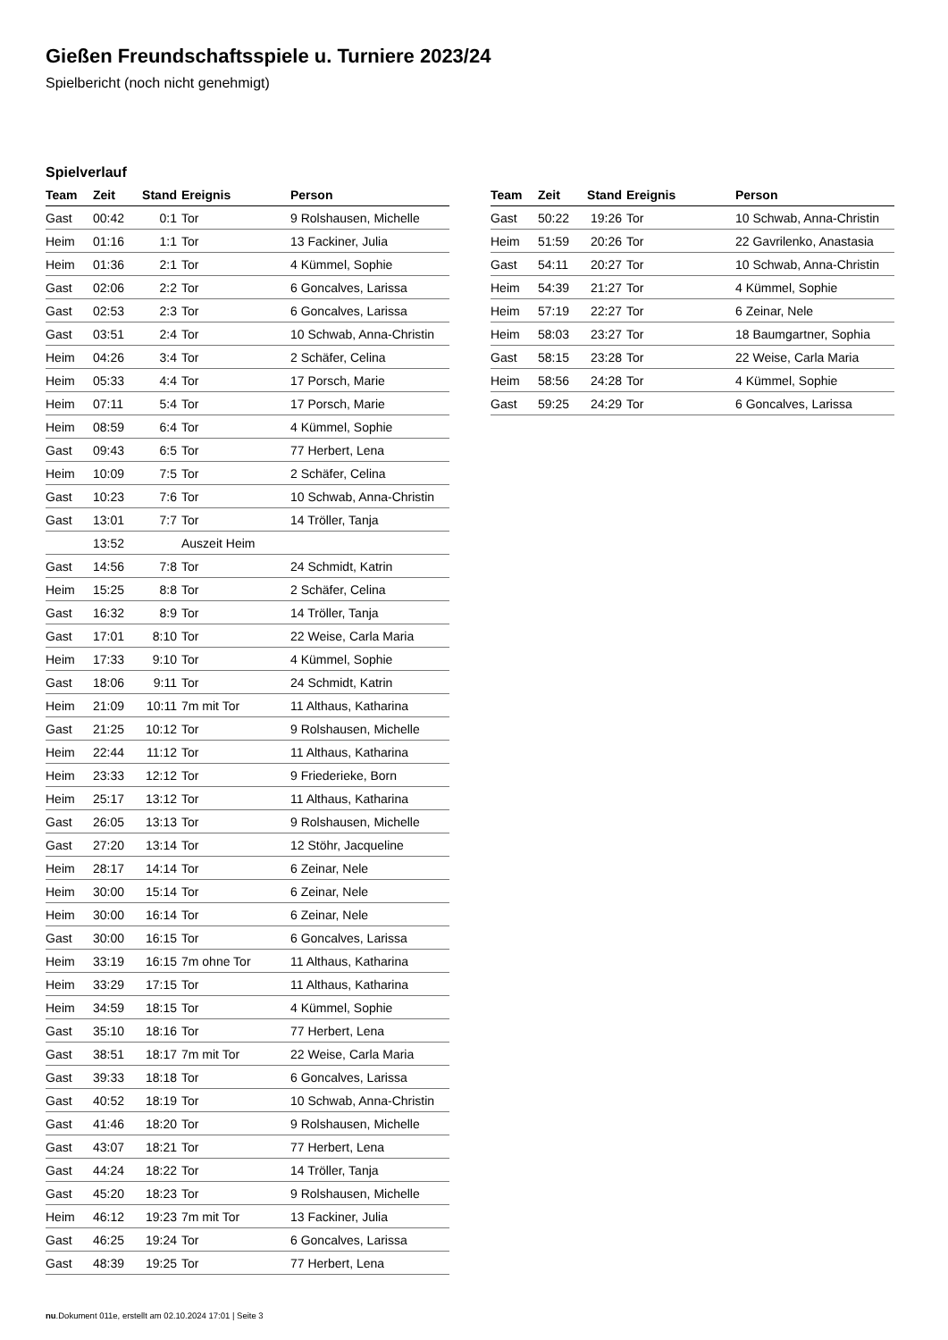Gießen Freundschaftsspiele u. Turniere 2023/24
Spielbericht (noch nicht genehmigt)
Spielverlauf
| Team | Zeit | Stand | Ereignis | Person |
| --- | --- | --- | --- | --- |
| Gast | 00:42 | 0:1 | Tor | 9 Rolshausen, Michelle |
| Heim | 01:16 | 1:1 | Tor | 13 Fackiner, Julia |
| Heim | 01:36 | 2:1 | Tor | 4 Kümmel, Sophie |
| Gast | 02:06 | 2:2 | Tor | 6 Goncalves, Larissa |
| Gast | 02:53 | 2:3 | Tor | 6 Goncalves, Larissa |
| Gast | 03:51 | 2:4 | Tor | 10 Schwab, Anna-Christin |
| Heim | 04:26 | 3:4 | Tor | 2 Schäfer, Celina |
| Heim | 05:33 | 4:4 | Tor | 17 Porsch, Marie |
| Heim | 07:11 | 5:4 | Tor | 17 Porsch, Marie |
| Heim | 08:59 | 6:4 | Tor | 4 Kümmel, Sophie |
| Gast | 09:43 | 6:5 | Tor | 77 Herbert, Lena |
| Heim | 10:09 | 7:5 | Tor | 2 Schäfer, Celina |
| Gast | 10:23 | 7:6 | Tor | 10 Schwab, Anna-Christin |
| Gast | 13:01 | 7:7 | Tor | 14 Tröller, Tanja |
| | 13:52 | | Auszeit Heim | |
| Gast | 14:56 | 7:8 | Tor | 24 Schmidt, Katrin |
| Heim | 15:25 | 8:8 | Tor | 2 Schäfer, Celina |
| Gast | 16:32 | 8:9 | Tor | 14 Tröller, Tanja |
| Gast | 17:01 | 8:10 | Tor | 22 Weise, Carla Maria |
| Heim | 17:33 | 9:10 | Tor | 4 Kümmel, Sophie |
| Gast | 18:06 | 9:11 | Tor | 24 Schmidt, Katrin |
| Heim | 21:09 | 10:11 | 7m mit Tor | 11 Althaus, Katharina |
| Gast | 21:25 | 10:12 | Tor | 9 Rolshausen, Michelle |
| Heim | 22:44 | 11:12 | Tor | 11 Althaus, Katharina |
| Heim | 23:33 | 12:12 | Tor | 9 Friederieke, Born |
| Heim | 25:17 | 13:12 | Tor | 11 Althaus, Katharina |
| Gast | 26:05 | 13:13 | Tor | 9 Rolshausen, Michelle |
| Gast | 27:20 | 13:14 | Tor | 12 Stöhr, Jacqueline |
| Heim | 28:17 | 14:14 | Tor | 6 Zeinar, Nele |
| Heim | 30:00 | 15:14 | Tor | 6 Zeinar, Nele |
| Heim | 30:00 | 16:14 | Tor | 6 Zeinar, Nele |
| Gast | 30:00 | 16:15 | Tor | 6 Goncalves, Larissa |
| Heim | 33:19 | 16:15 | 7m ohne Tor | 11 Althaus, Katharina |
| Heim | 33:29 | 17:15 | Tor | 11 Althaus, Katharina |
| Heim | 34:59 | 18:15 | Tor | 4 Kümmel, Sophie |
| Gast | 35:10 | 18:16 | Tor | 77 Herbert, Lena |
| Gast | 38:51 | 18:17 | 7m mit Tor | 22 Weise, Carla Maria |
| Gast | 39:33 | 18:18 | Tor | 6 Goncalves, Larissa |
| Gast | 40:52 | 18:19 | Tor | 10 Schwab, Anna-Christin |
| Gast | 41:46 | 18:20 | Tor | 9 Rolshausen, Michelle |
| Gast | 43:07 | 18:21 | Tor | 77 Herbert, Lena |
| Gast | 44:24 | 18:22 | Tor | 14 Tröller, Tanja |
| Gast | 45:20 | 18:23 | Tor | 9 Rolshausen, Michelle |
| Heim | 46:12 | 19:23 | 7m mit Tor | 13 Fackiner, Julia |
| Gast | 46:25 | 19:24 | Tor | 6 Goncalves, Larissa |
| Gast | 48:39 | 19:25 | Tor | 77 Herbert, Lena |
| Team | Zeit | Stand | Ereignis | Person |
| --- | --- | --- | --- | --- |
| Gast | 50:22 | 19:26 | Tor | 10 Schwab, Anna-Christin |
| Heim | 51:59 | 20:26 | Tor | 22 Gavrilenko, Anastasia |
| Gast | 54:11 | 20:27 | Tor | 10 Schwab, Anna-Christin |
| Heim | 54:39 | 21:27 | Tor | 4 Kümmel, Sophie |
| Heim | 57:19 | 22:27 | Tor | 6 Zeinar, Nele |
| Heim | 58:03 | 23:27 | Tor | 18 Baumgartner, Sophia |
| Gast | 58:15 | 23:28 | Tor | 22 Weise, Carla Maria |
| Heim | 58:56 | 24:28 | Tor | 4 Kümmel, Sophie |
| Gast | 59:25 | 24:29 | Tor | 6 Goncalves, Larissa |
nu.Dokument 011e, erstellt am 02.10.2024 17:01 | Seite 3